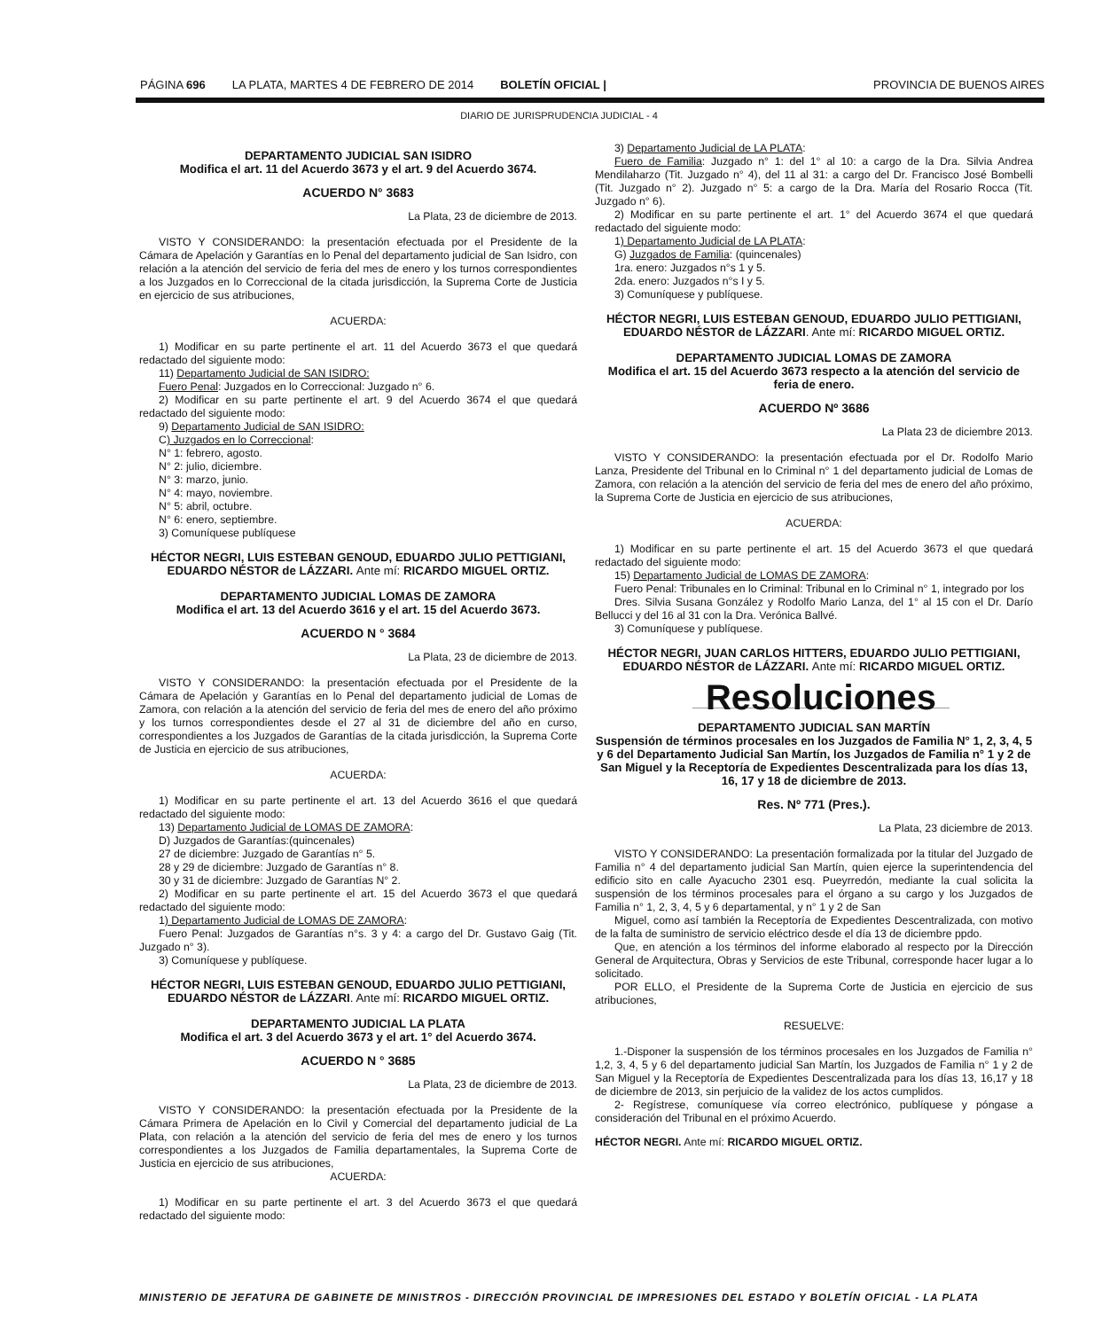PÁGINA 696 LA PLATA, MARTES 4 DE FEBRERO DE 2014 BOLETÍN OFICIAL | PROVINCIA DE BUENOS AIRES
DIARIO DE JURISPRUDENCIA JUDICIAL - 4
DEPARTAMENTO JUDICIAL SAN ISIDRO
Modifica el art. 11 del Acuerdo 3673 y el art. 9 del Acuerdo 3674.
ACUERDO N° 3683
La Plata, 23 de diciembre de 2013.
VISTO Y CONSIDERANDO: la presentación efectuada por el Presidente de la Cámara de Apelación y Garantías en lo Penal del departamento judicial de San Isidro, con relación a la atención del servicio de feria del mes de enero y los turnos correspondientes a los Juzgados en lo Correccional de la citada jurisdicción, la Suprema Corte de Justicia en ejercicio de sus atribuciones,
ACUERDA:
1) Modificar en su parte pertinente el art. 11 del Acuerdo 3673 el que quedará redactado del siguiente modo:
11) Departamento Judicial de SAN ISIDRO:
Fuero Penal: Juzgados en lo Correccional: Juzgado n° 6.
2) Modificar en su parte pertinente el art. 9 del Acuerdo 3674 el que quedará redactado del siguiente modo:
9) Departamento Judicial de SAN ISIDRO:
C) Juzgados en lo Correccional:
N° 1: febrero, agosto.
N° 2: julio, diciembre.
N° 3: marzo, junio.
N° 4: mayo, noviembre.
N° 5: abril, octubre.
N° 6: enero, septiembre.
3) Comuníquese publíquese
HÉCTOR NEGRI, LUIS ESTEBAN GENOUD, EDUARDO JULIO PETTIGIANI, EDUARDO NÉSTOR de LÁZZARI. Ante mí: RICARDO MIGUEL ORTIZ.
DEPARTAMENTO JUDICIAL LOMAS DE ZAMORA
Modifica el art. 13 del Acuerdo 3616 y el art. 15 del Acuerdo 3673.
ACUERDO N ° 3684
La Plata, 23 de diciembre de 2013.
VISTO Y CONSIDERANDO: la presentación efectuada por el Presidente de la Cámara de Apelación y Garantías en lo Penal del departamento judicial de Lomas de Zamora, con relación a la atención del servicio de feria del mes de enero del año próximo y los turnos correspondientes desde el 27 al 31 de diciembre del año en curso, correspondientes a los Juzgados de Garantías de la citada jurisdicción, la Suprema Corte de Justicia en ejercicio de sus atribuciones,
ACUERDA:
1) Modificar en su parte pertinente el art. 13 del Acuerdo 3616 el que quedará redactado del siguiente modo:
13) Departamento Judicial de LOMAS DE ZAMORA:
D) Juzgados de Garantías:(quincenales)
27 de diciembre: Juzgado de Garantías n° 5.
28 y 29 de diciembre: Juzgado de Garantías n° 8.
30 y 31 de diciembre: Juzgado de Garantías N° 2.
2) Modificar en su parte pertinente el art. 15 del Acuerdo 3673 el que quedará redactado del siguiente modo:
1) Departamento Judicial de LOMAS DE ZAMORA:
Fuero Penal: Juzgados de Garantías n°s. 3 y 4: a cargo del Dr. Gustavo Gaig (Tit. Juzgado n° 3).
3) Comuníquese y publíquese.
HÉCTOR NEGRI, LUIS ESTEBAN GENOUD, EDUARDO JULIO PETTIGIANI, EDUARDO NÉSTOR de LÁZZARI. Ante mí: RICARDO MIGUEL ORTIZ.
DEPARTAMENTO JUDICIAL LA PLATA
Modifica el art. 3 del Acuerdo 3673 y el art. 1° del Acuerdo 3674.
ACUERDO N ° 3685
La Plata, 23 de diciembre de 2013.
VISTO Y CONSIDERANDO: la presentación efectuada por la Presidente de la Cámara Primera de Apelación en lo Civil y Comercial del departamento judicial de La Plata, con relación a la atención del servicio de feria del mes de enero y los turnos correspondientes a los Juzgados de Familia departamentales, la Suprema Corte de Justicia en ejercicio de sus atribuciones,
ACUERDA:
1) Modificar en su parte pertinente el art. 3 del Acuerdo 3673 el que quedará redactado del siguiente modo:
3) Departamento Judicial de LA PLATA:
Fuero de Familia: Juzgado n° 1: del 1° al 10: a cargo de la Dra. Silvia Andrea Mendilaharzo (Tit. Juzgado n° 4), del 11 al 31: a cargo del Dr. Francisco José Bombelli (Tit. Juzgado n° 2). Juzgado n° 5: a cargo de la Dra. María del Rosario Rocca (Tit. Juzgado n° 6).
2) Modificar en su parte pertinente el art. 1° del Acuerdo 3674 el que quedará redactado del siguiente modo:
1) Departamento Judicial de LA PLATA:
G) Juzgados de Familia: (quincenales)
1ra. enero: Juzgados n°s 1 y 5.
2da. enero: Juzgados n°s I y 5.
3) Comuníquese y publíquese.
HÉCTOR NEGRI, LUIS ESTEBAN GENOUD, EDUARDO JULIO PETTIGIANI, EDUARDO NÉSTOR de LÁZZARI. Ante mí: RICARDO MIGUEL ORTIZ.
DEPARTAMENTO JUDICIAL LOMAS DE ZAMORA
Modifica el art. 15 del Acuerdo 3673 respecto a la atención del servicio de feria de enero.
ACUERDO Nº 3686
La Plata 23 de diciembre 2013.
VISTO Y CONSIDERANDO: la presentación efectuada por el Dr. Rodolfo Mario Lanza, Presidente del Tribunal en lo Criminal n° 1 del departamento judicial de Lomas de Zamora, con relación a la atención del servicio de feria del mes de enero del año próximo, la Suprema Corte de Justicia en ejercicio de sus atribuciones,
ACUERDA:
1) Modificar en su parte pertinente el art. 15 del Acuerdo 3673 el que quedará redactado del siguiente modo:
15) Departamento Judicial de LOMAS DE ZAMORA:
Fuero Penal: Tribunales en lo Criminal: Tribunal en lo Criminal n° 1, integrado por los
Dres. Silvia Susana González y Rodolfo Mario Lanza, del 1° al 15 con el Dr. Darío Bellucci y del 16 al 31 con la Dra. Verónica Ballvé.
3) Comuníquese y publíquese.
HÉCTOR NEGRI, JUAN CARLOS HITTERS, EDUARDO JULIO PETTIGIANI, EDUARDO NÉSTOR de LÁZZARI. Ante mí: RICARDO MIGUEL ORTIZ.
Resoluciones
DEPARTAMENTO JUDICIAL SAN MARTÍN
Suspensión de términos procesales en los Juzgados de Familia N° 1, 2, 3, 4, 5 y 6 del Departamento Judicial San Martín, los Juzgados de Familia n° 1 y 2 de San Miguel y la Receptoría de Expedientes Descentralizada para los días 13, 16, 17 y 18 de diciembre de 2013.
Res. Nº 771 (Pres.).
La Plata, 23 diciembre de 2013.
VISTO Y CONSIDERANDO: La presentación formalizada por la titular del Juzgado de Familia n° 4 del departamento judicial San Martín, quien ejerce la superintendencia del edificio sito en calle Ayacucho 2301 esq. Pueyrredón, mediante la cual solicita la suspensión de los términos procesales para el órgano a su cargo y los Juzgados de Familia n° 1, 2, 3, 4, 5 y 6 departamental, y n° 1 y 2 de San
Miguel, como así también la Receptoría de Expedientes Descentralizada, con motivo de la falta de suministro de servicio eléctrico desde el día 13 de diciembre ppdo.
Que, en atención a los términos del informe elaborado al respecto por la Dirección General de Arquitectura, Obras y Servicios de este Tribunal, corresponde hacer lugar a lo solicitado.
POR ELLO, el Presidente de la Suprema Corte de Justicia en ejercicio de sus atribuciones,
RESUELVE:
1.-Disponer la suspensión de los términos procesales en los Juzgados de Familia n° 1,2, 3, 4, 5 y 6 del departamento judicial San Martín, los Juzgados de Familia n° 1 y 2 de San Miguel y la Receptoría de Expedientes Descentralizada para los días 13, 16,17 y 18 de diciembre de 2013, sin perjuicio de la validez de los actos cumplidos.
2- Regístrese, comuníquese vía correo electrónico, publíquese y póngase a consideración del Tribunal en el próximo Acuerdo.
HÉCTOR NEGRI. Ante mí: RICARDO MIGUEL ORTIZ.
MINISTERIO DE JEFATURA DE GABINETE DE MINISTROS - DIRECCIÓN PROVINCIAL DE IMPRESIONES DEL ESTADO Y BOLETÍN OFICIAL - LA PLATA